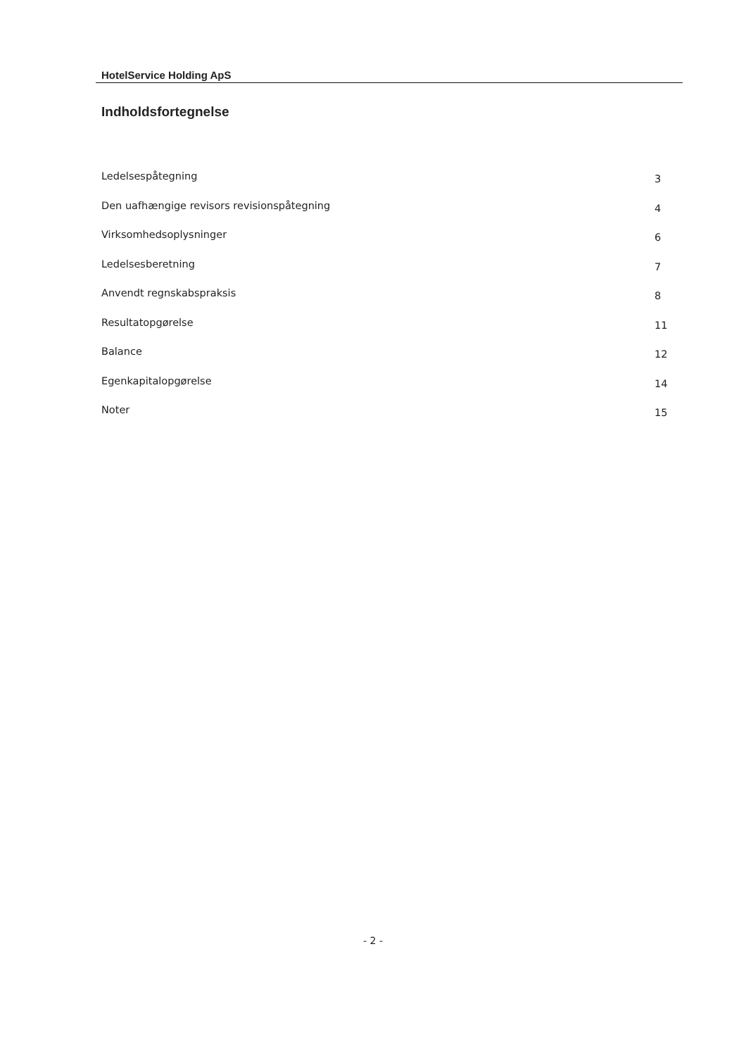HotelService Holding ApS
Indholdsfortegnelse
Ledelsespåtegning 3
Den uafhængige revisors revisionspåtegning 4
Virksomhedsoplysninger 6
Ledelsesberetning 7
Anvendt regnskabspraksis 8
Resultatopgørelse 11
Balance 12
Egenkapitalopgørelse 14
Noter 15
- 2 -